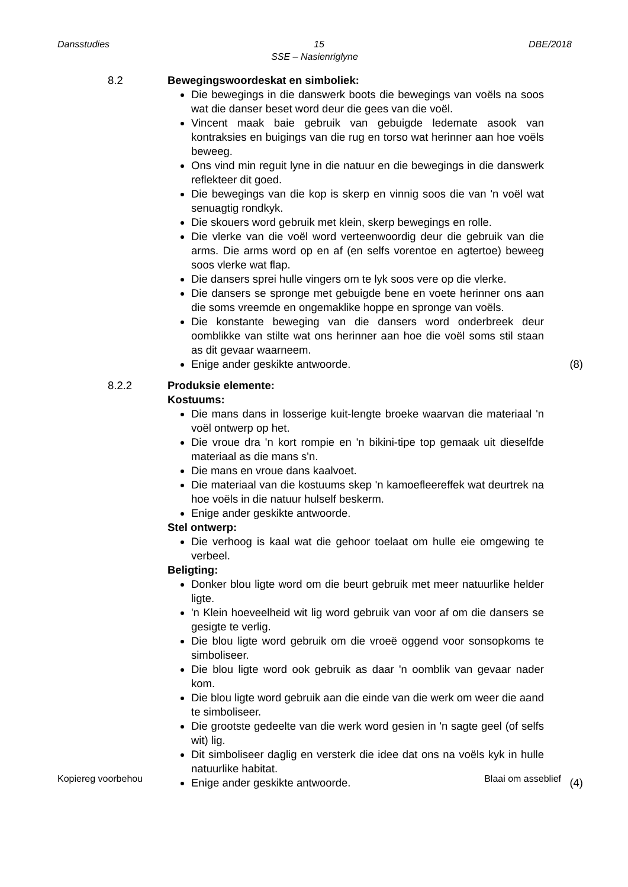Dansstudies DBE/2018
15
SSE – Nasienriglyne
8.2 Bewegingswoordeskat en simboliek:
Die bewegings in die danswerk boots die bewegings van voëls na soos wat die danser beset word deur die gees van die voël.
Vincent maak baie gebruik van gebuigde ledemate asook van kontraksies en buigings van die rug en torso wat herinner aan hoe voëls beweeg.
Ons vind min reguit lyne in die natuur en die bewegings in die danswerk reflekteer dit goed.
Die bewegings van die kop is skerp en vinnig soos die van 'n voël wat senuagtig rondkyk.
Die skouers word gebruik met klein, skerp bewegings en rolle.
Die vlerke van die voël word verteenwoordig deur die gebruik van die arms. Die arms word op en af (en selfs vorentoe en agtertoe) beweeg soos vlerke wat flap.
Die dansers sprei hulle vingers om te lyk soos vere op die vlerke.
Die dansers se spronge met gebuigde bene en voete herinner ons aan die soms vreemde en ongemaklike hoppe en spronge van voëls.
Die konstante beweging van die dansers word onderbreek deur oomblikke van stilte wat ons herinner aan hoe die voël soms stil staan as dit gevaar waarneem.
Enige ander geskikte antwoorde. (8)
8.2.2 Produksie elemente:
Kostuums:
Die mans dans in losserige kuit-lengte broeke waarvan die materiaal 'n voël ontwerp op het.
Die vroue dra 'n kort rompie en 'n bikini-tipe top gemaak uit dieselfde materiaal as die mans s'n.
Die mans en vroue dans kaalvoet.
Die materiaal van die kostuums skep 'n kamoefleereffek wat deurtrek na hoe voëls in die natuur hulself beskerm.
Enige ander geskikte antwoorde.
Stel ontwerp:
Die verhoog is kaal wat die gehoor toelaat om hulle eie omgewing te verbeel.
Beligting:
Donker blou ligte word om die beurt gebruik met meer natuurlike helder ligte.
'n Klein hoeveelheid wit lig word gebruik van voor af om die dansers se gesigte te verlig.
Die blou ligte word gebruik om die vroeë oggend voor sonsopkoms te simboliseer.
Die blou ligte word ook gebruik as daar 'n oomblik van gevaar nader kom.
Die blou ligte word gebruik aan die einde van die werk om weer die aand te simboliseer.
Die grootste gedeelte van die werk word gesien in 'n sagte geel (of selfs wit) lig.
Dit simboliseer daglig en versterk die idee dat ons na voëls kyk in hulle natuurlike habitat.
Enige ander geskikte antwoorde. (4)
Kopiereg voorbehou Blaai om asseblief